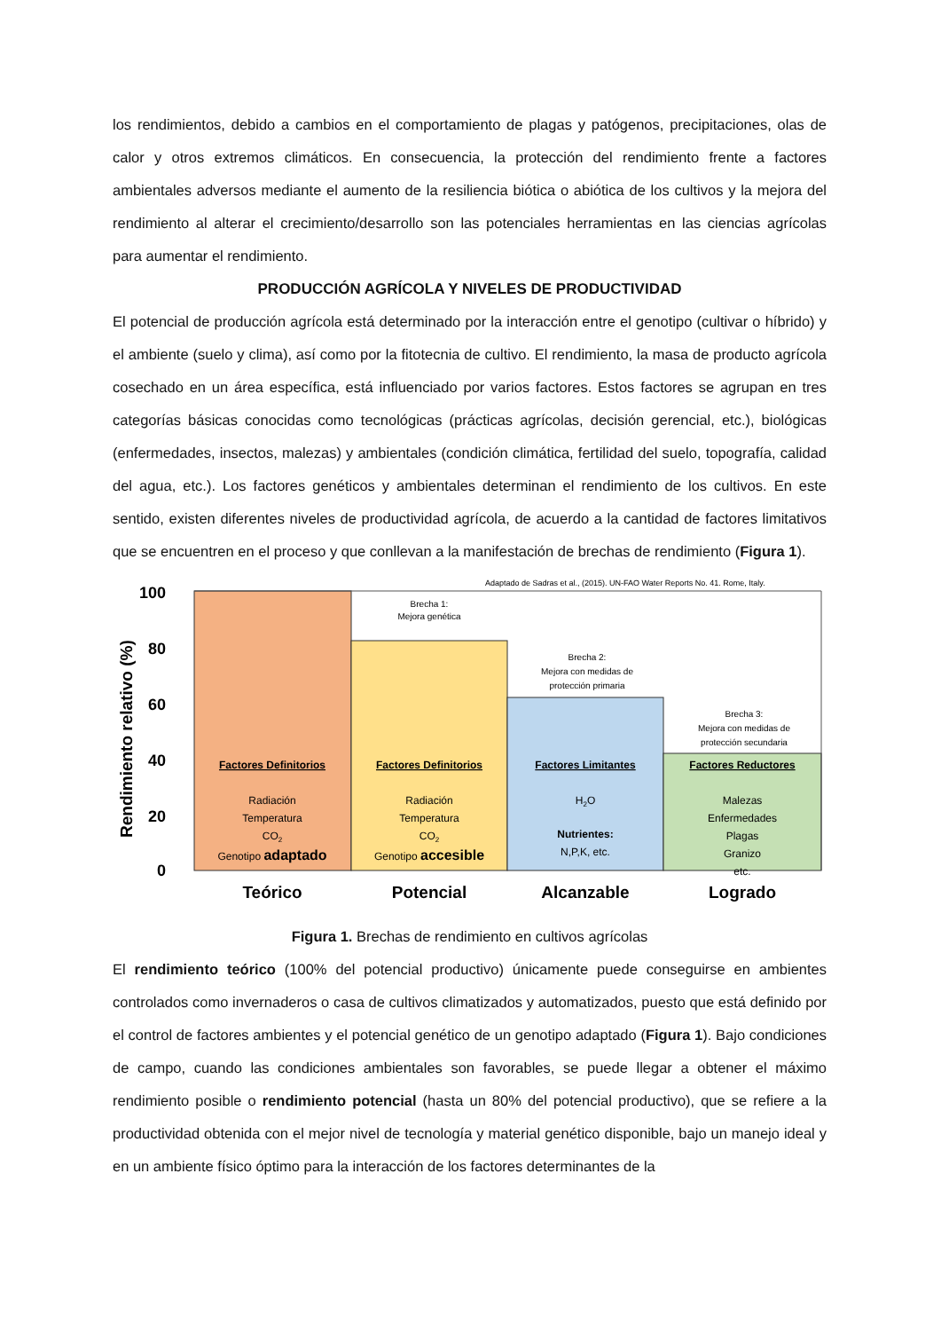los rendimientos, debido a cambios en el comportamiento de plagas y patógenos, precipitaciones, olas de calor y otros extremos climáticos. En consecuencia, la protección del rendimiento frente a factores ambientales adversos mediante el aumento de la resiliencia biótica o abiótica de los cultivos y la mejora del rendimiento al alterar el crecimiento/desarrollo son las potenciales herramientas en las ciencias agrícolas para aumentar el rendimiento.
PRODUCCIÓN AGRÍCOLA Y NIVELES DE PRODUCTIVIDAD
El potencial de producción agrícola está determinado por la interacción entre el genotipo (cultivar o híbrido) y el ambiente (suelo y clima), así como por la fitotecnia de cultivo. El rendimiento, la masa de producto agrícola cosechado en un área específica, está influenciado por varios factores. Estos factores se agrupan en tres categorías básicas conocidas como tecnológicas (prácticas agrícolas, decisión gerencial, etc.), biológicas (enfermedades, insectos, malezas) y ambientales (condición climática, fertilidad del suelo, topografía, calidad del agua, etc.). Los factores genéticos y ambientales determinan el rendimiento de los cultivos. En este sentido, existen diferentes niveles de productividad agrícola, de acuerdo a la cantidad de factores limitativos que se encuentren en el proceso y que conllevan a la manifestación de brechas de rendimiento (Figura 1).
Adaptado de Sadras et al., (2015). UN-FAO Water Reports No. 41. Rome, Italy.
100
80
60
40
20
0
Rendimiento relativo (%)
Brecha 1:
Mejora genética
Brecha 2:
Mejora con medidas de
protección primaria
Brecha 3:
Mejora con medidas de
protección secundaria
Factores Definitorios
Radiación
Temperatura
CO2
Genotipo adaptado
Factores Definitorios
Radiación
Temperatura
CO2
Genotipo accesible
Factores Limitantes
H2O
Nutrientes:
N,P,K, etc.
Factores Reductores
Malezas
Enfermedades
Plagas
Granizo
etc.
Teórico
Potencial
Alcanzable
Logrado
Figura 1. Brechas de rendimiento en cultivos agrícolas
El rendimiento teórico (100% del potencial productivo) únicamente puede conseguirse en ambientes controlados como invernaderos o casa de cultivos climatizados y automatizados, puesto que está definido por el control de factores ambientes y el potencial genético de un genotipo adaptado (Figura 1). Bajo condiciones de campo, cuando las condiciones ambientales son favorables, se puede llegar a obtener el máximo rendimiento posible o rendimiento potencial (hasta un 80% del potencial productivo), que se refiere a la productividad obtenida con el mejor nivel de tecnología y material genético disponible, bajo un manejo ideal y en un ambiente físico óptimo para la interacción de los factores determinantes de la